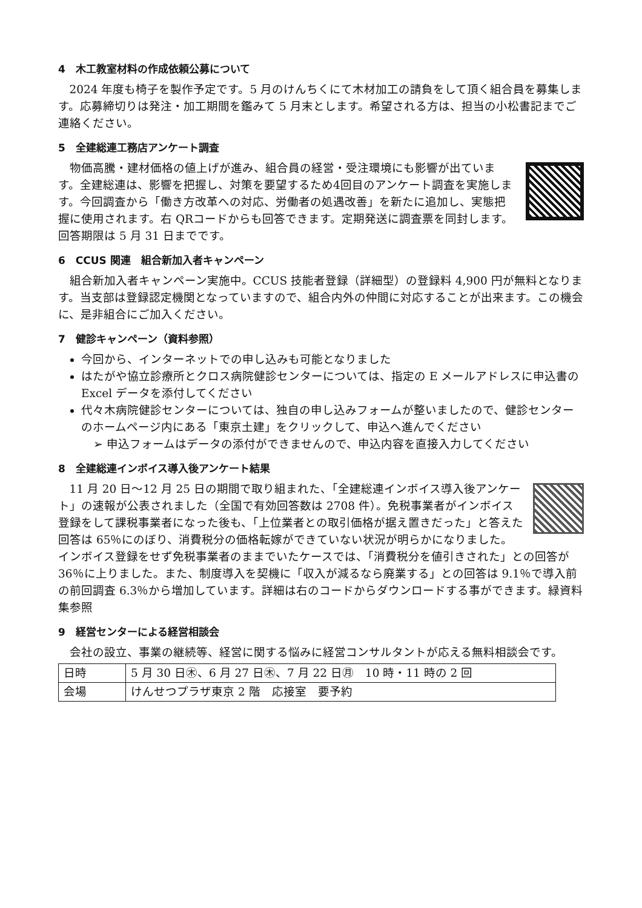4　木工教室材料の作成依頼公募について
2024 年度も椅子を製作予定です。5 月のけんちくにて木材加工の請負をして頂く組合員を募集します。応募締切りは発注・加工期間を鑑みて 5 月末とします。希望される方は、担当の小松書記までご連絡ください。
5　全建総連工務店アンケート調査
物価高騰・建材価格の値上げが進み、組合員の経営・受注環境にも影響が出ています。全建総連は、影響を把握し、対策を要望するため4回目のアンケート調査を実施します。今回調査から「働き方改革への対応、労働者の処遇改善」を新たに追加し、実態把握に使用されます。右 QRコードからも回答できます。定期発送に調査票を同封します。回答期限は 5 月 31 日までです。
6　CCUS 関連　組合新加入者キャンペーン
組合新加入者キャンペーン実施中。CCUS 技能者登録（詳細型）の登録料 4,900 円が無料となります。当支部は登録認定機関となっていますので、組合内外の仲間に対応することが出来ます。この機会に、是非組合にご加入ください。
7　健診キャンペーン（資料参照）
今回から、インターネットでの申し込みも可能となりました
はたがや協立診療所とクロス病院健診センターについては、指定の E メールアドレスに申込書の Excel データを添付してください
代々木病院健診センターについては、独自の申し込みフォームが整いましたので、健診センターのホームページ内にある「東京土建」をクリックして、申込へ進んでください
➢ 申込フォームはデータの添付ができませんので、申込内容を直接入力してください
8　全建総連インボイス導入後アンケート結果
11 月 20 日～12 月 25 日の期間で取り組まれた、「全建総連インボイス導入後アンケート」の速報が公表されました（全国で有効回答数は 2708 件）。免税事業者がインボイス登録をして課税事業者になった後も、「上位業者との取引価格が据え置きだった」と答えた回答は 65％にのぼり、消費税分の価格転嫁ができていない状況が明らかになりました。インボイス登録をせず免税事業者のままでいたケースでは、「消費税分を値引きされた」との回答が 36％に上りました。また、制度導入を契機に「収入が減るなら廃業する」との回答は 9.1％で導入前の前回調査 6.3％から増加しています。詳細は右のコードからダウンロードする事ができます。緑資料集参照
9　経営センターによる経営相談会
会社の設立、事業の継続等、経営に関する悩みに経営コンサルタントが応える無料相談会です。
| 日時 | 5 月 30 日㊍、6 月 27 日㊍、7 月 22 日㊊ 10 時・11 時の 2 回 |
| 会場 | けんせつプラザ東京 2 階 応接室 要予約 |